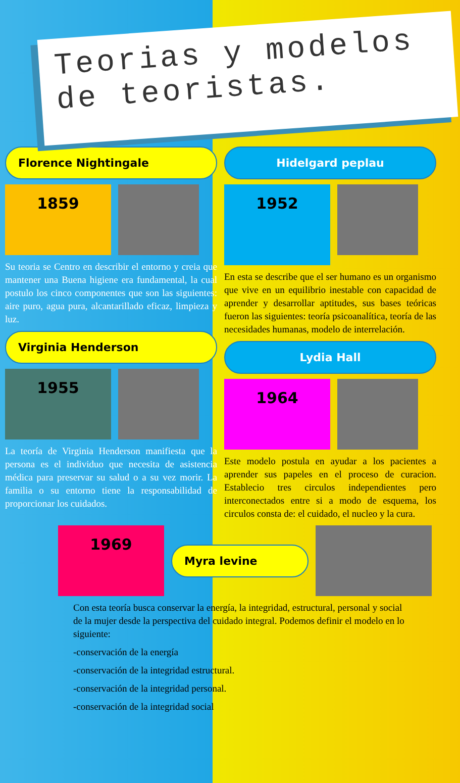Teorias y modelos de teoristas.
Florence Nightingale
1859
Su teoria se Centro en describir el entorno y creia que mantener una Buena higiene era fundamental, la cual postulo los cinco componentes que son las siguientes: aire puro, agua pura, alcantarillado eficaz, limpieza y luz.
Virginia Henderson
1955
La teoría de Virginia Henderson manifiesta que la persona es el individuo que necesita de asistencia médica para preservar su salud o a su vez morir. La familia o su entorno tiene la responsabilidad de proporcionar los cuidados.
Hidelgard peplau
1952
En esta se describe que el ser humano es un organismo que vive en un equilibrio inestable con capacidad de aprender y desarrollar aptitudes, sus bases teóricas fueron las siguientes: teoría psicoanalítica, teoría de las necesidades humanas, modelo de interrelación.
Lydia Hall
1964
Este modelo postula en ayudar a los pacientes a aprender sus papeles en el proceso de curacion. Establecio tres circulos independientes pero interconectados entre si a modo de esquema, los circulos consta de: el cuidado, el nucleo y la cura.
1969
Myra levine
Con esta teoría busca conservar la energía, la integridad, estructural, personal y social de la mujer desde la perspectiva del cuidado integral. Podemos definir el modelo en lo siguiente:
-conservación de la energía
-conservación de la integridad estructural.
-conservación de la integridad personal.
-conservación de la integridad social